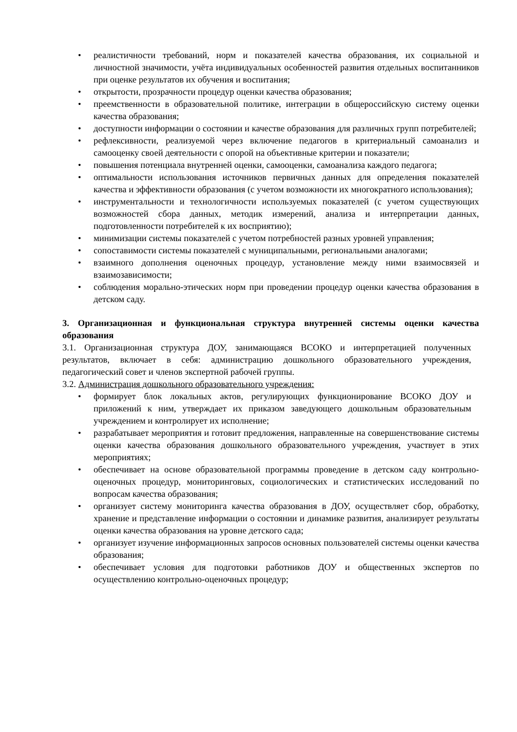• реалистичности требований, норм и показателей качества образования, их социальной и личностной значимости, учёта индивидуальных особенностей развития отдельных воспитанников при оценке результатов их обучения и воспитания;
• открытости, прозрачности процедур оценки качества образования;
• преемственности в образовательной политике, интеграции в общероссийскую систему оценки качества образования;
• доступности информации о состоянии и качестве образования для различных групп потребителей;
• рефлексивности, реализуемой через включение педагогов в критериальный самоанализ и самооценку своей деятельности с опорой на объективные критерии и показатели;
• повышения потенциала внутренней оценки, самооценки, самоанализа каждого педагога;
• оптимальности использования источников первичных данных для определения показателей качества и эффективности образования (с учетом возможности их многократного использования);
• инструментальности и технологичности используемых показателей (с учетом существующих возможностей сбора данных, методик измерений, анализа и интерпретации данных, подготовленности потребителей к их восприятию);
• минимизации системы показателей с учетом потребностей разных уровней управления;
• сопоставимости системы показателей с муниципальными, региональными аналогами;
• взаимного дополнения оценочных процедур, установление между ними взаимосвязей и взаимозависимости;
• соблюдения морально-этических норм при проведении процедур оценки качества образования в детском саду.
3. Организационная и функциональная структура внутренней системы оценки качества образования
3.1. Организационная структура ДОУ, занимающаяся ВСОКО и интерпретацией полученных результатов, включает в себя: администрацию дошкольного образовательного учреждения, педагогический совет и членов экспертной рабочей группы.
3.2. Администрация дошкольного образовательного учреждения:
• формирует блок локальных актов, регулирующих функционирование ВСОКО ДОУ и приложений к ним, утверждает их приказом заведующего дошкольным образовательным учреждением и контролирует их исполнение;
• разрабатывает мероприятия и готовит предложения, направленные на совершенствование системы оценки качества образования дошкольного образовательного учреждения, участвует в этих мероприятиях;
• обеспечивает на основе образовательной программы проведение в детском саду контрольно-оценочных процедур, мониторинговых, социологических и статистических исследований по вопросам качества образования;
• организует систему мониторинга качества образования в ДОУ, осуществляет сбор, обработку, хранение и представление информации о состоянии и динамике развития, анализирует результаты оценки качества образования на уровне детского сада;
• организует изучение информационных запросов основных пользователей системы оценки качества образования;
• обеспечивает условия для подготовки работников ДОУ и общественных экспертов по осуществлению контрольно-оценочных процедур;